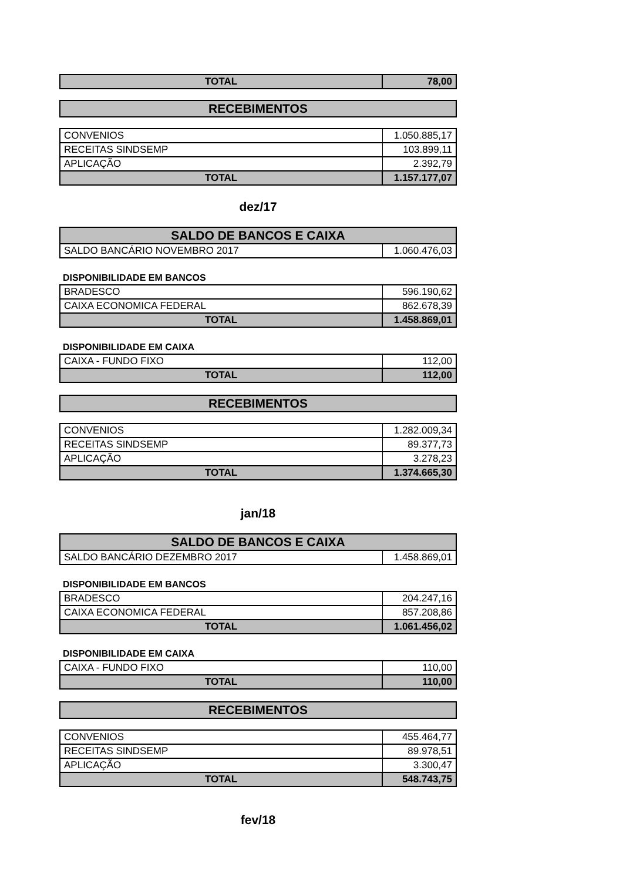| TOTAL | 78,00 |
| RECEBIMENTOS |
| --- |
| CONVENIOS | 1.050.885,17 |
| RECEITAS SINDSEMP | 103.899,11 |
| APLICAÇÃO | 2.392,79 |
| TOTAL | 1.157.177,07 |
dez/17
| SALDO DE BANCOS E CAIXA | |
| --- | --- |
| SALDO BANCÁRIO NOVEMBRO 2017 | 1.060.476,03 |
DISPONIBILIDADE EM BANCOS
| BRADESCO | 596.190,62 |
| CAIXA ECONOMICA FEDERAL | 862.678,39 |
| TOTAL | 1.458.869,01 |
DISPONIBILIDADE EM CAIXA
| CAIXA - FUNDO FIXO | 112,00 |
| TOTAL | 112,00 |
| RECEBIMENTOS |
| --- |
| CONVENIOS | 1.282.009,34 |
| RECEITAS SINDSEMP | 89.377,73 |
| APLICAÇÃO | 3.278,23 |
| TOTAL | 1.374.665,30 |
jan/18
| SALDO DE BANCOS E CAIXA | |
| --- | --- |
| SALDO BANCÁRIO DEZEMBRO 2017 | 1.458.869,01 |
DISPONIBILIDADE EM BANCOS
| BRADESCO | 204.247,16 |
| CAIXA ECONOMICA FEDERAL | 857.208,86 |
| TOTAL | 1.061.456,02 |
DISPONIBILIDADE EM CAIXA
| CAIXA - FUNDO FIXO | 110,00 |
| TOTAL | 110,00 |
| RECEBIMENTOS |
| --- |
| CONVENIOS | 455.464,77 |
| RECEITAS SINDSEMP | 89.978,51 |
| APLICAÇÃO | 3.300,47 |
| TOTAL | 548.743,75 |
fev/18